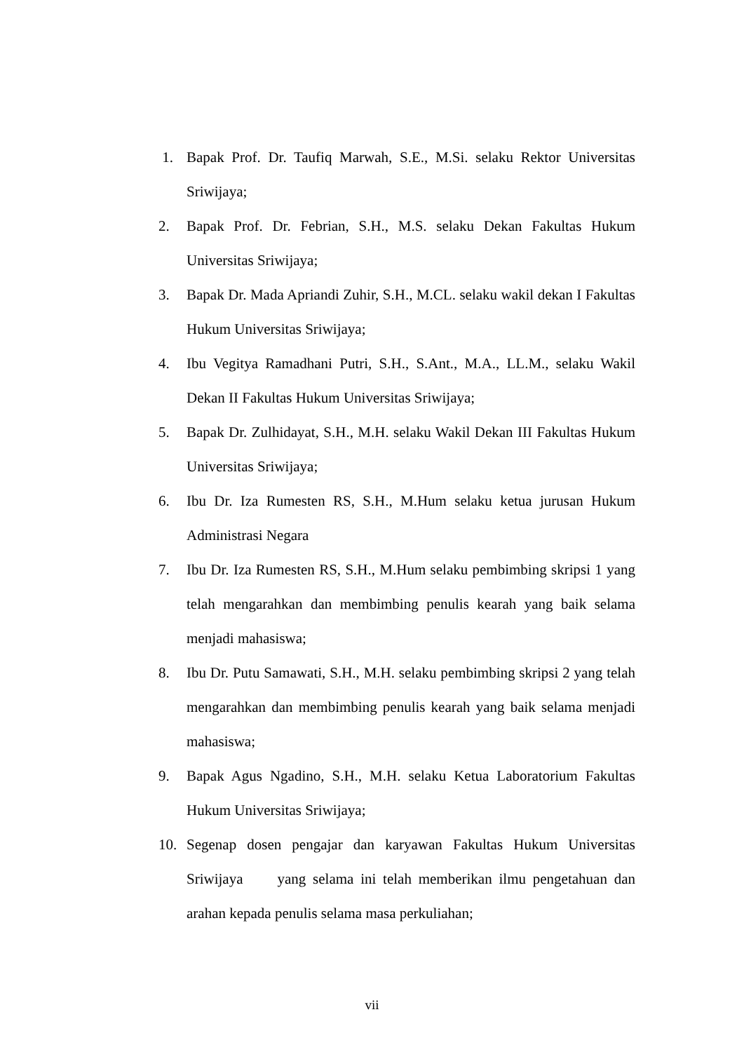1. Bapak Prof. Dr. Taufiq Marwah, S.E., M.Si. selaku Rektor Universitas Sriwijaya;
2. Bapak Prof. Dr. Febrian, S.H., M.S. selaku Dekan Fakultas Hukum Universitas Sriwijaya;
3. Bapak Dr. Mada Apriandi Zuhir, S.H., M.CL. selaku wakil dekan I Fakultas Hukum Universitas Sriwijaya;
4. Ibu Vegitya Ramadhani Putri, S.H., S.Ant., M.A., LL.M., selaku Wakil Dekan II Fakultas Hukum Universitas Sriwijaya;
5. Bapak Dr. Zulhidayat, S.H., M.H. selaku Wakil Dekan III Fakultas Hukum Universitas Sriwijaya;
6. Ibu Dr. Iza Rumesten RS, S.H., M.Hum selaku ketua jurusan Hukum Administrasi Negara
7. Ibu Dr. Iza Rumesten RS, S.H., M.Hum selaku pembimbing skripsi 1 yang telah mengarahkan dan membimbing penulis kearah yang baik selama menjadi mahasiswa;
8. Ibu Dr. Putu Samawati, S.H., M.H. selaku pembimbing skripsi 2 yang telah mengarahkan dan membimbing penulis kearah yang baik selama menjadi mahasiswa;
9. Bapak Agus Ngadino, S.H., M.H. selaku Ketua Laboratorium Fakultas Hukum Universitas Sriwijaya;
10. Segenap dosen pengajar dan karyawan Fakultas Hukum Universitas Sriwijaya yang selama ini telah memberikan ilmu pengetahuan dan arahan kepada penulis selama masa perkuliahan;
vii